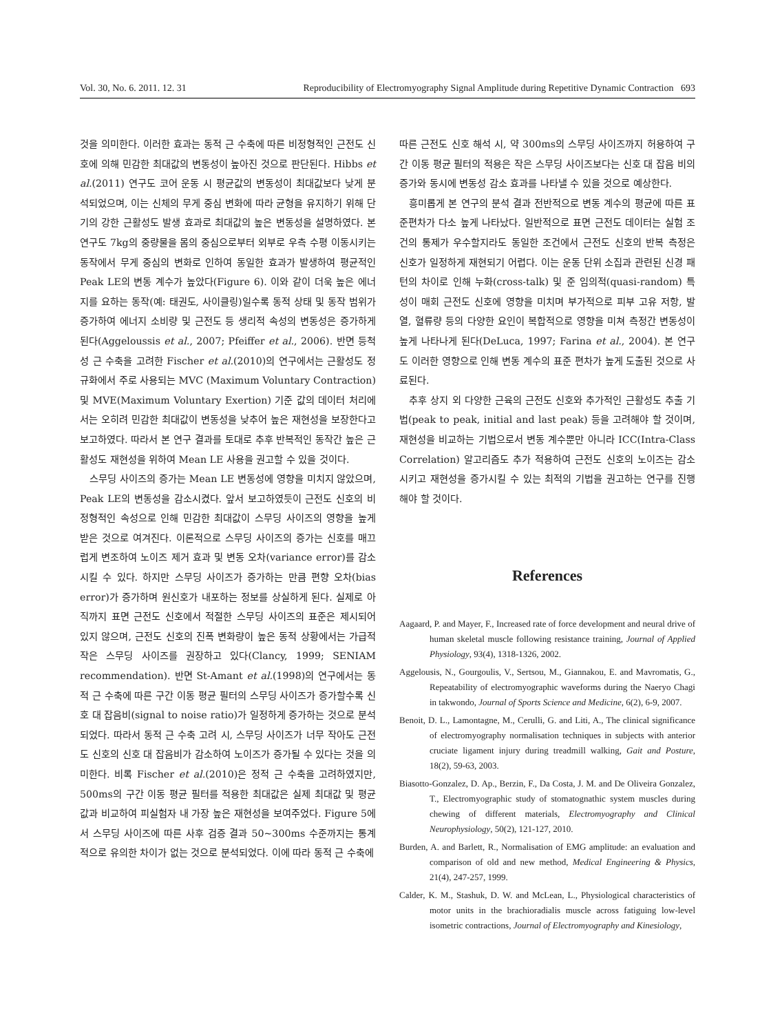Vol. 30, No. 6. 2011. 12. 31 Reproducibility of Electromyography Signal Amplitude during Repetitive Dynamic Contraction 693
것을 의미한다. 이러한 효과는 동적 근 수축에 따른 비정형적인 근전도 신호에 의해 민감한 최대값의 변동성이 높아진 것으로 판단된다. Hibbs et al.(2011) 연구도 코어 운동 시 평균값의 변동성이 최대값보다 낮게 분석되었으며, 이는 신체의 무게 중심 변화에 따라 균형을 유지하기 위해 단기의 강한 근활성도 발생 효과로 최대값의 높은 변동성을 설명하였다. 본 연구도 7kg의 중량물을 몸의 중심으로부터 외부로 우측 수평 이동시키는 동작에서 무게 중심의 변화로 인하여 동일한 효과가 발생하여 평균적인 Peak LE의 변동 계수가 높았다(Figure 6). 이와 같이 더욱 높은 에너지를 요하는 동작(예: 태권도, 사이클링)일수록 동적 상태 및 동작 범위가 증가하여 에너지 소비량 및 근전도 등 생리적 속성의 변동성은 증가하게 된다(Aggeloussis et al., 2007; Pfeiffer et al., 2006). 반면 등척성 근 수축을 고려한 Fischer et al.(2010)의 연구에서는 근활성도 정규화에서 주로 사용되는 MVC (Maximum Voluntary Contraction) 및 MVE(Maximum Voluntary Exertion) 기준 값의 데이터 처리에서는 오히려 민감한 최대값이 변동성을 낮추어 높은 재현성을 보장한다고 보고하였다. 따라서 본 연구 결과를 토대로 추후 반복적인 동작간 높은 근활성도 재현성을 위하여 Mean LE 사용을 권고할 수 있을 것이다.
스무딩 사이즈의 증가는 Mean LE 변동성에 영향을 미치지 않았으며, Peak LE의 변동성을 감소시켰다. 앞서 보고하였듯이 근전도 신호의 비정형적인 속성으로 인해 민감한 최대값이 스무딩 사이즈의 영향을 높게 받은 것으로 여겨진다. 이론적으로 스무딩 사이즈의 증가는 신호를 매끄럽게 변조하여 노이즈 제거 효과 및 변동 오차(variance error)를 감소시킬 수 있다. 하지만 스무딩 사이즈가 증가하는 만큼 편향 오차(bias error)가 증가하며 원신호가 내포하는 정보를 상실하게 된다. 실제로 아직까지 표면 근전도 신호에서 적절한 스무딩 사이즈의 표준은 제시되어 있지 않으며, 근전도 신호의 진폭 변화량이 높은 동적 상황에서는 가급적 작은 스무딩 사이즈를 권장하고 있다(Clancy, 1999; SENIAM recommendation). 반면 St-Amant et al.(1998)의 연구에서는 동적 근 수축에 따른 구간 이동 평균 필터의 스무딩 사이즈가 증가할수록 신호 대 잡음비(signal to noise ratio)가 일정하게 증가하는 것으로 분석되었다. 따라서 동적 근 수축 고려 시, 스무딩 사이즈가 너무 작아도 근전도 신호의 신호 대 잡음비가 감소하여 노이즈가 증가될 수 있다는 것을 의미한다. 비록 Fischer et al.(2010)은 정적 근 수축을 고려하였지만, 500ms의 구간 이동 평균 필터를 적용한 최대값은 실제 최대값 및 평균값과 비교하여 피실험자 내 가장 높은 재현성을 보여주었다. Figure 5에서 스무딩 사이즈에 따른 사후 검증 결과 50~300ms 수준까지는 통계적으로 유의한 차이가 없는 것으로 분석되었다. 이에 따라 동적 근 수축에
따른 근전도 신호 해석 시, 약 300ms의 스무딩 사이즈까지 허용하여 구간 이동 평균 필터의 적용은 작은 스무딩 사이즈보다는 신호 대 잡음 비의 증가와 동시에 변동성 감소 효과를 나타낼 수 있을 것으로 예상한다.
흥미롭게 본 연구의 분석 결과 전반적으로 변동 계수의 평균에 따른 표준편차가 다소 높게 나타났다. 일반적으로 표면 근전도 데이터는 실험 조건의 통제가 우수할지라도 동일한 조건에서 근전도 신호의 반복 측정은 신호가 일정하게 재현되기 어렵다. 이는 운동 단위 소집과 관련된 신경 패턴의 차이로 인해 누화(cross-talk) 및 준 임의적(quasi-random) 특성이 매회 근전도 신호에 영향을 미치며 부가적으로 피부 고유 저항, 발열, 혈류량 등의 다양한 요인이 복합적으로 영향을 미쳐 측정간 변동성이 높게 나타나게 된다(DeLuca, 1997; Farina et al., 2004). 본 연구도 이러한 영향으로 인해 변동 계수의 표준 편차가 높게 도출된 것으로 사료된다.
추후 상지 외 다양한 근육의 근전도 신호와 추가적인 근활성도 추출 기법(peak to peak, initial and last peak) 등을 고려해야 할 것이며, 재현성을 비교하는 기법으로서 변동 계수뿐만 아니라 ICC(Intra-Class Correlation) 알고리즘도 추가 적용하여 근전도 신호의 노이즈는 감소시키고 재현성을 증가시킬 수 있는 최적의 기법을 권고하는 연구를 진행해야 할 것이다.
References
Aagaard, P. and Mayer, F., Increased rate of force development and neural drive of human skeletal muscle following resistance training, Journal of Applied Physiology, 93(4), 1318-1326, 2002.
Aggelousis, N., Gourgoulis, V., Sertsou, M., Giannakou, E. and Mavromatis, G., Repeatability of electromyographic waveforms during the Naeryo Chagi in takwondo, Journal of Sports Science and Medicine, 6(2), 6-9, 2007.
Benoit, D. L., Lamontagne, M., Cerulli, G. and Liti, A., The clinical significance of electromyography normalisation techniques in subjects with anterior cruciate ligament injury during treadmill walking, Gait and Posture, 18(2), 59-63, 2003.
Biasotto-Gonzalez, D. Ap., Berzin, F., Da Costa, J. M. and De Oliveira Gonzalez, T., Electromyographic study of stomatognathic system muscles during chewing of different materials, Electromyography and Clinical Neurophysiology, 50(2), 121-127, 2010.
Burden, A. and Barlett, R., Normalisation of EMG amplitude: an evaluation and comparison of old and new method, Medical Engineering & Physics, 21(4), 247-257, 1999.
Calder, K. M., Stashuk, D. W. and McLean, L., Physiological characteristics of motor units in the brachioradialis muscle across fatiguing low-level isometric contractions, Journal of Electromyography and Kinesiology,